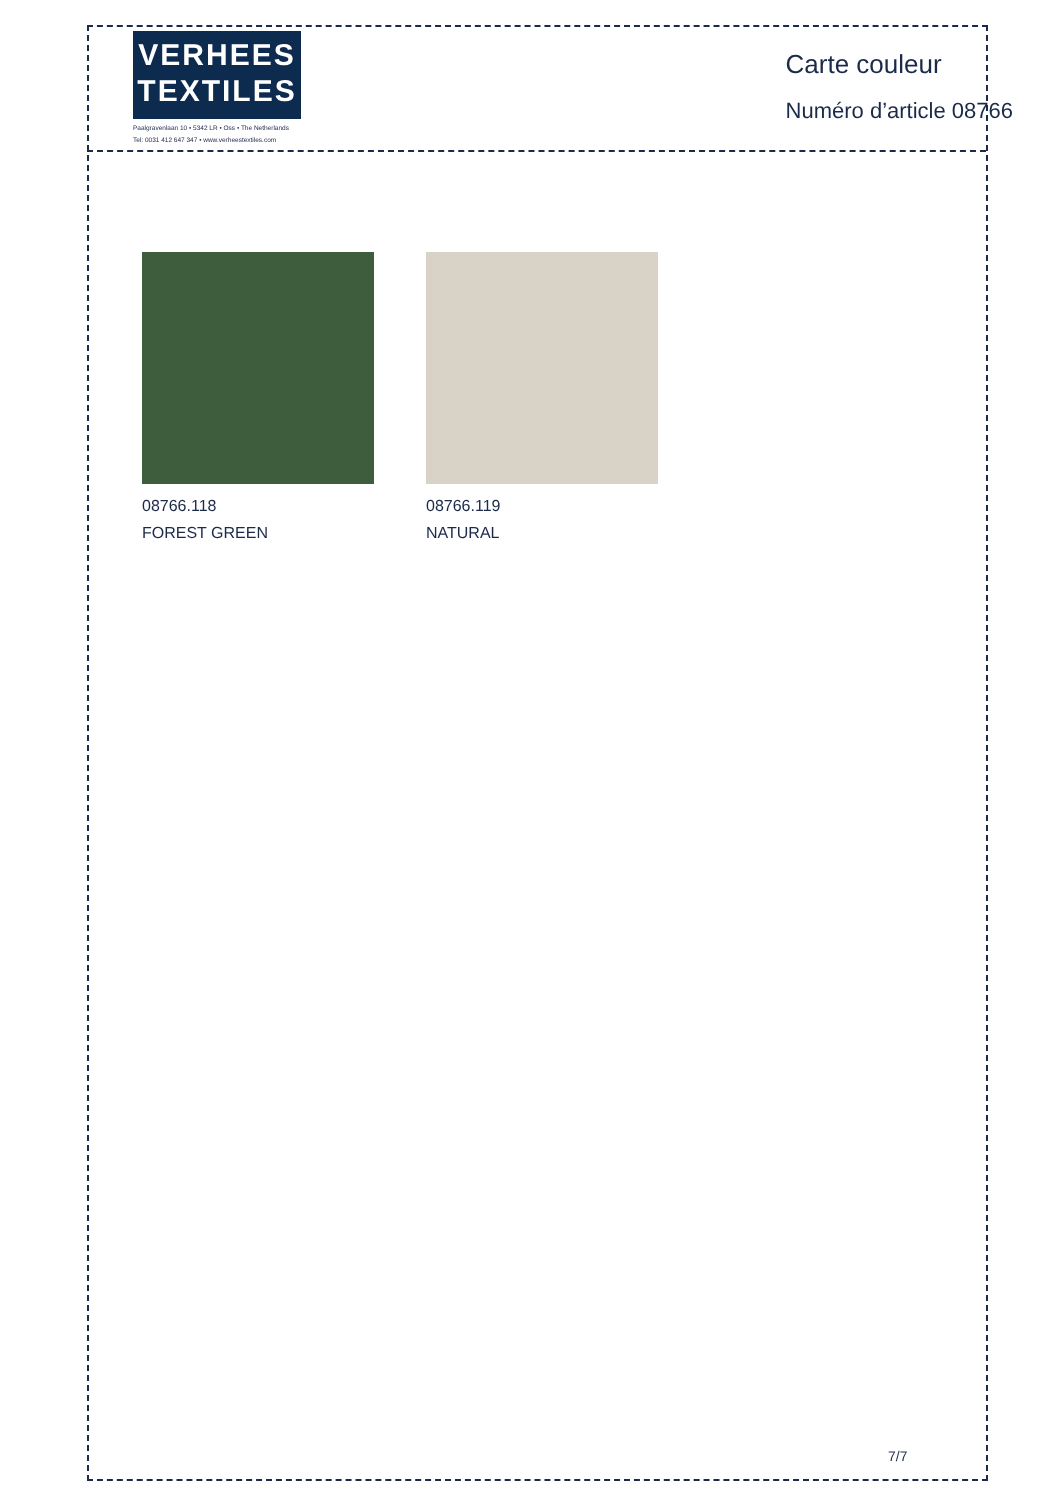VERHEES
TEXTILES
Paalgravenlaan 10 • 5342 LR • Oss • The Netherlands
Tel: 0031 412 647 347 • www.verheestextiles.com
Carte couleur
Numéro d’article 08766
08766.118
FOREST GREEN
08766.119
NATURAL
7/7